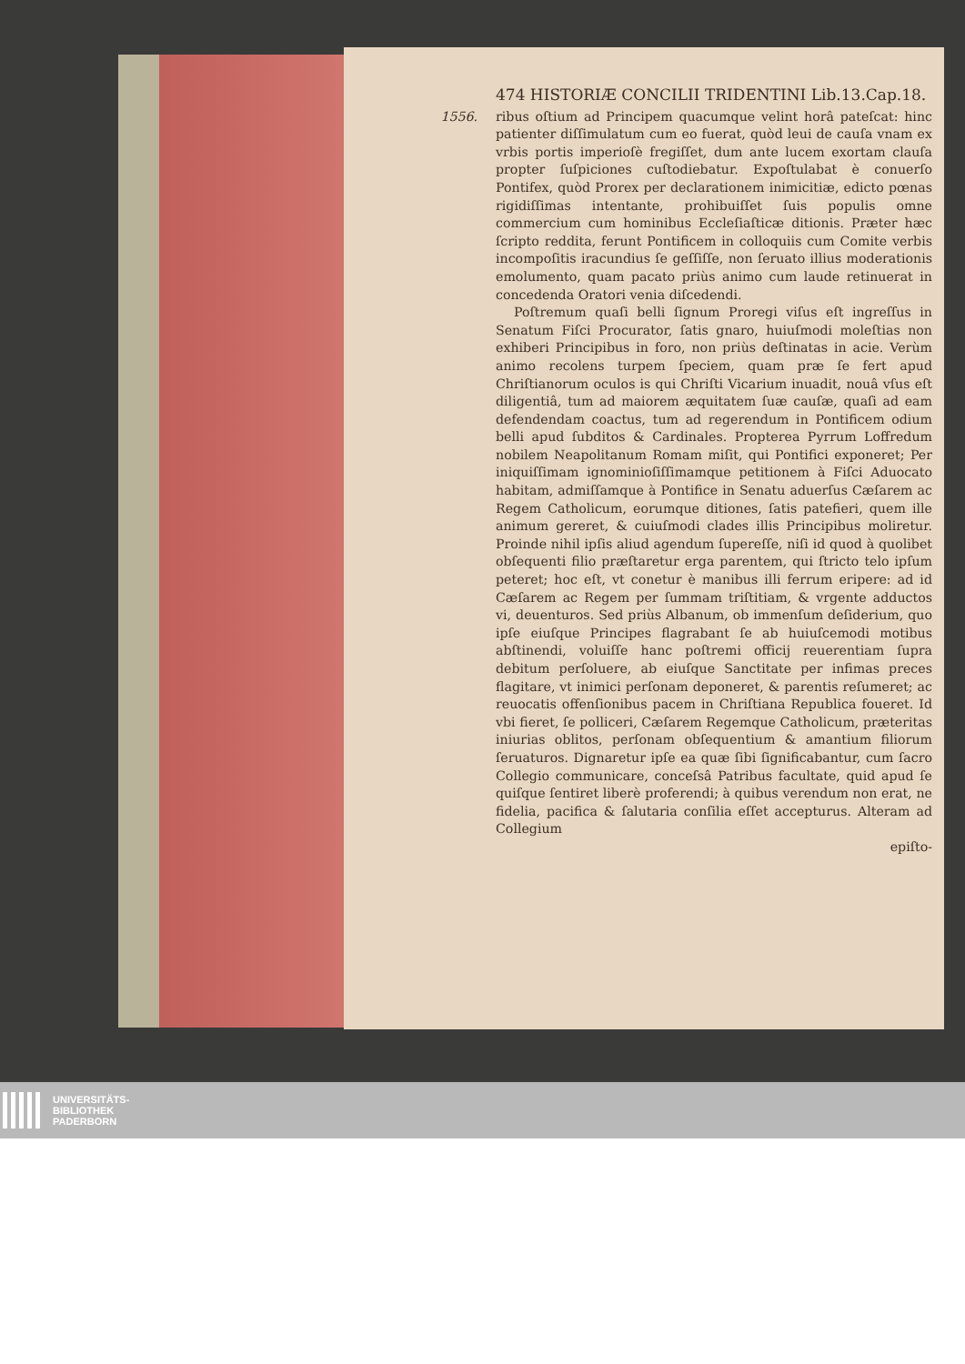474 HISTORIÆ CONCILII TRIDENTINI Lib.13.Cap.18.
1556. ribus oſtium ad Principem quacumque velint horâ pateſcat: hinc patienter diſſimulatum cum eo fuerat, quòd leui de cauſa vnam ex vrbis portis imperioſè fregiſſet, dum ante lucem exortam clauſa propter ſuſpiciones cuſtodiebatur. Expoſtulabat è conuerſo Pontifex, quòd Prorex per declarationem inimicitiæ, edicto pœnas rigidiſſimas intentante, prohibuiſſet ſuis populis omne commercium cum hominibus Eccleſiaſticæ ditionis. Præter hæc ſcripto reddita, ferunt Pontificem in colloquiis cum Comite verbis incompoſitis iracundius ſe geſſiſſe, non ſeruato illius moderationis emolumento, quam pacato priùs animo cum laude retinuerat in concedenda Oratori venia diſcedendi.
Poſtremum quaſi belli ſignum Proregi viſus eſt ingreſſus in Senatum Fiſci Procurator, ſatis gnaro, huiuſmodi moleſtias non exhiberi Principibus in foro, non priùs deſtinatas in acie. Verùm animo recolens turpem ſpeciem, quam præ ſe fert apud Chriſtianorum oculos is qui Chriſti Vicarium inuadit, nouâ vſus eſt diligentiâ, tum ad maiorem æquitatem ſuæ cauſæ, quaſi ad eam defendendam coactus, tum ad regerendum in Pontificem odium belli apud ſubditos & Cardinales. Propterea Pyrrum Loffredum nobilem Neapolitanum Romam miſit, qui Pontifici exponeret; Per iniquiſſimam ignominioſiſſimamque petitionem à Fiſci Aduocato habitam, admiſſamque à Pontifice in Senatu aduerſus Cæſarem ac Regem Catholicum, eorumque ditiones, ſatis patefieri, quem ille animum gereret, & cuiuſmodi clades illis Principibus moliretur. Proinde nihil ipſis aliud agendum ſupereſſe, niſi id quod à quolibet obſequenti filio præſtaretur erga parentem, qui ſtricto telo ipſum peteret; hoc eſt, vt conetur è manibus illi ferrum eripere: ad id Cæſarem ac Regem per ſummam triſtitiam, & vrgente adductos vi, deuenturos. Sed priùs Albanum, ob immenſum deſiderium, quo ipſe eiuſque Principes flagrabant ſe ab huiuſcemodi motibus abſtinendi, voluiſſe hanc poſtremi officij reuerentiam ſupra debitum perſoluere, ab eiuſque Sanctitate per infimas preces flagitare, vt inimici perſonam deponeret, & parentis reſumeret; ac reuocatis offenſionibus pacem in Chriſtiana Republica foueret. Id vbi fieret, ſe polliceri, Cæſarem Regemque Catholicum, præteritas iniurias oblitos, perſonam obſequentium & amantium filiorum ſeruaturos. Dignaretur ipſe ea quæ ſibi ſignificabantur, cum ſacro Collegio communicare, conceſsâ Patribus facultate, quid apud ſe quiſque ſentiret liberè proferendi; à quibus verendum non erat, ne fidelia, pacifica & ſalutaria conſilia eſſet accepturus. Alteram ad Collegium
epiſto-
UNIVERSITÄTS-
BIBLIOTHEK
PADERBORN